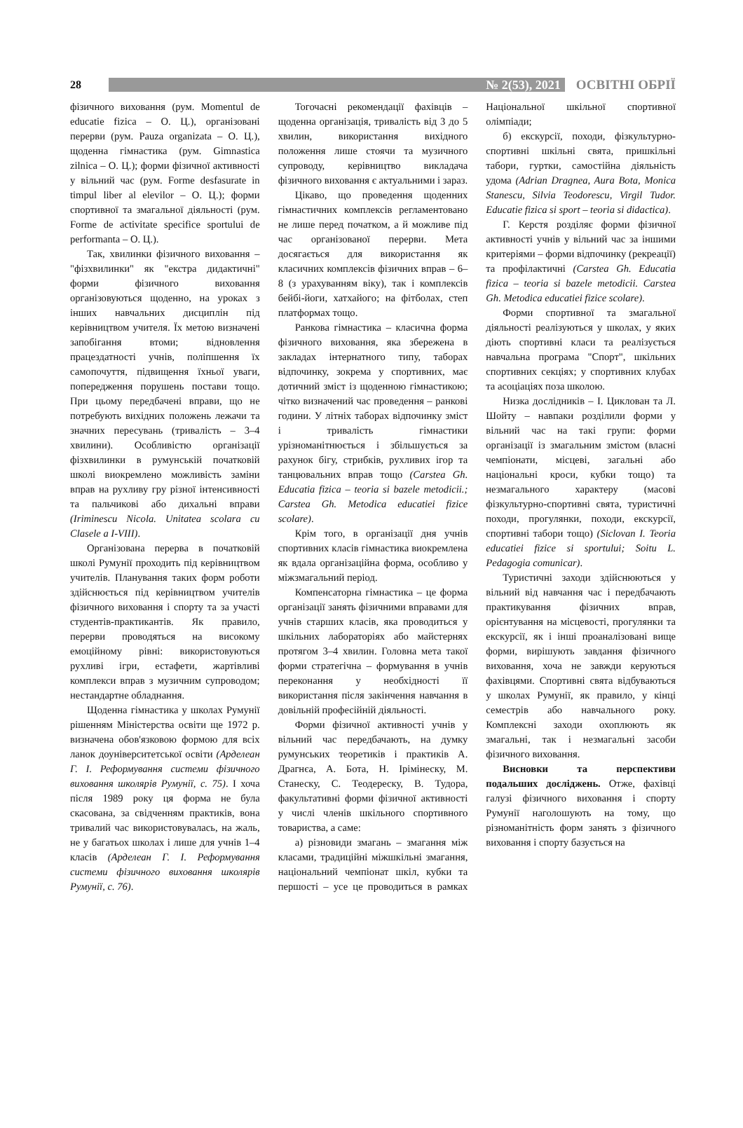28
№ 2(53), 2021
ОСВІТНІ ОБРІЇ
фізичного виховання (рум. Momentul de educatie fizica – О. Ц.), організовані перерви (рум. Pauza organizata – О. Ц.), щоденна гімнастика (рум. Gimnastica zilnica – О. Ц.); форми фізичної активності у вільний час (рум. Forme desfasurate in timpul liber al elevilor – О. Ц.); форми спортивної та змагальної діяльності (рум. Forme de activitate specifice sportului de performanta – О. Ц.).
Так, хвилинки фізичного виховання – "фізхвилинки" як "екстра дидактичні" форми фізичного виховання організовуються щоденно, на уроках з інших навчальних дисциплін під керівництвом учителя. Їх метою визначені запобігання втоми; відновлення працездатності учнів, поліпшення їх самопочуття, підвищення їхньої уваги, попередження порушень постави тощо. При цьому передбачені вправи, що не потребують вихідних положень лежачи та значних пересувань (тривалість – 3–4 хвилини). Особливістю організації фізхвилинки в румунській початковій школі виокремлено можливість заміни вправ на рухливу гру різної інтенсивності та пальчикові або дихальні вправи (Iriminescu Nicola. Unitatea scolara cu Clasele a I-VIII).
Організована перерва в початковій школі Румунії проходить під керівництвом учителів. Планування таких форм роботи здійснюється під керівництвом учителів фізичного виховання і спорту та за участі студентів-практикантів. Як правило, перерви проводяться на високому емоційному рівні: використовуються рухливі ігри, естафети, жартівливі комплекси вправ з музичним супроводом; нестандартне обладнання.
Щоденна гімнастика у школах Румунії рішенням Міністерства освіти ще 1972 р. визначена обов'язковою формою для всіх ланок доуніверситетської освіти (Арделеан Г. І. Реформування системи фізичного виховання школярів Румунії, с. 75). І хоча після 1989 року ця форма не була скасована, за свідченням практиків, вона тривалий час використовувалась, на жаль, не у багатьох школах і лише для учнів 1–4 класів (Арделеан Г. І. Реформування системи фізичного виховання школярів Румунії, с. 76).
Тогочасні рекомендації фахівців – щоденна організація, тривалість від 3 до 5 хвилин, використання вихідного положення лише стоячи та музичного супроводу, керівництво викладача фізичного виховання є актуальними і зараз.
Цікаво, що проведення щоденних гімнастичних комплексів регламентовано не лише перед початком, а й можливе під час організованої перерви. Мета досягається для використання як класичних комплексів фізичних вправ – 6–8 (з урахуванням віку), так і комплексів бейбі-йоги, хатхайогo; на фітболах, степ платформах тощо.
Ранкова гімнастика – класична форма фізичного виховання, яка збережена в закладах інтернатного типу, таборах відпочинку, зокрема у спортивних, має дотичний зміст із щоденною гімнастикою; чітко визначений час проведення – ранкові години. У літніх таборах відпочинку зміст і тривалість гімнастики урізноманітнюється і збільшується за рахунок бігу, стрибків, рухливих ігор та танцювальних вправ тощо (Carstea Gh. Educatia fizica – teoria si bazele metodicii.; Carstea Gh. Metodica educatiei fizice scolare).
Крім того, в організації дня учнів спортивних класів гімнастика виокремлена як вдала організаційна форма, особливо у міжзмагальний період.
Компенсаторна гімнастика – це форма організації занять фізичними вправами для учнів старших класів, яка проводиться у шкільних лабораторіях або майстернях протягом 3–4 хвилин. Головна мета такої форми стратегічна – формування в учнів переконання у необхідності її використання після закінчення навчання в довільній професійній діяльності.
Форми фізичної активності учнів у вільний час передбачають, на думку румунських теоретиків і практиків А. Драгнєа, А. Бота, Н. Ірімінеску, М. Станеску, С. Теодереску, В. Тудора, факультативні форми фізичної активності у числі членів шкільного спортивного товариства, а саме:
а) різновиди змагань – змагання між класами, традиційні міжшкільні змагання, національний чемпіонат шкіл, кубки та першості – усе це проводиться в рамках Національної шкільної спортивної олімпіади;
б) екскурсії, походи, фізкультурно-спортивні шкільні свята, пришкільні табори, гуртки, самостійна діяльність удома (Adrian Dragnea, Aura Bota, Monica Stanescu, Silvia Teodorescu, Virgil Tudor. Educatie fizica si sport – teoria si didactica).
Г. Керстя розділяє форми фізичної активності учнів у вільний час за іншими критеріями – форми відпочинку (рекреації) та профілактичні (Carstea Gh. Educatia fizica – teoria si bazele metodicii. Carstea Gh. Metodica educatiei fizice scolare).
Форми спортивної та змагальної діяльності реалізуються у школах, у яких діють спортивні класи та реалізується навчальна програма "Спорт", шкільних спортивних секціях; у спортивних клубах та асоціаціях поза школою.
Низка дослідників – І. Циклован та Л. Шойту – навпаки розділили форми у вільний час на такі групи: форми організації із змагальним змістом (власні чемпіонати, місцеві, загальні або національні кроси, кубки тощо) та незмагального характеру (масові фізкультурно-спортивні свята, туристичні походи, прогулянки, походи, екскурсії, спортивні табори тощо) (Siclovan I. Teoria educatiei fizice si sportului; Soitu L. Pedagogia comunicar).
Туристичні заходи здійснюються у вільний від навчання час і передбачають практикування фізичних вправ, орієнтування на місцевості, прогулянки та екскурсії, як і інші проаналізовані вище форми, вирішують завдання фізичного виховання, хоча не завжди керуються фахівцями. Спортивні свята відбуваються у школах Румунії, як правило, у кінці семестрів або навчального року. Комплексні заходи охоплюють як змагальні, так і незмагальні засоби фізичного виховання.
Висновки та перспективи подальших досліджень. Отже, фахівці галузі фізичного виховання і спорту Румунії наголошують на тому, що різноманітність форм занять з фізичного виховання і спорту базується на